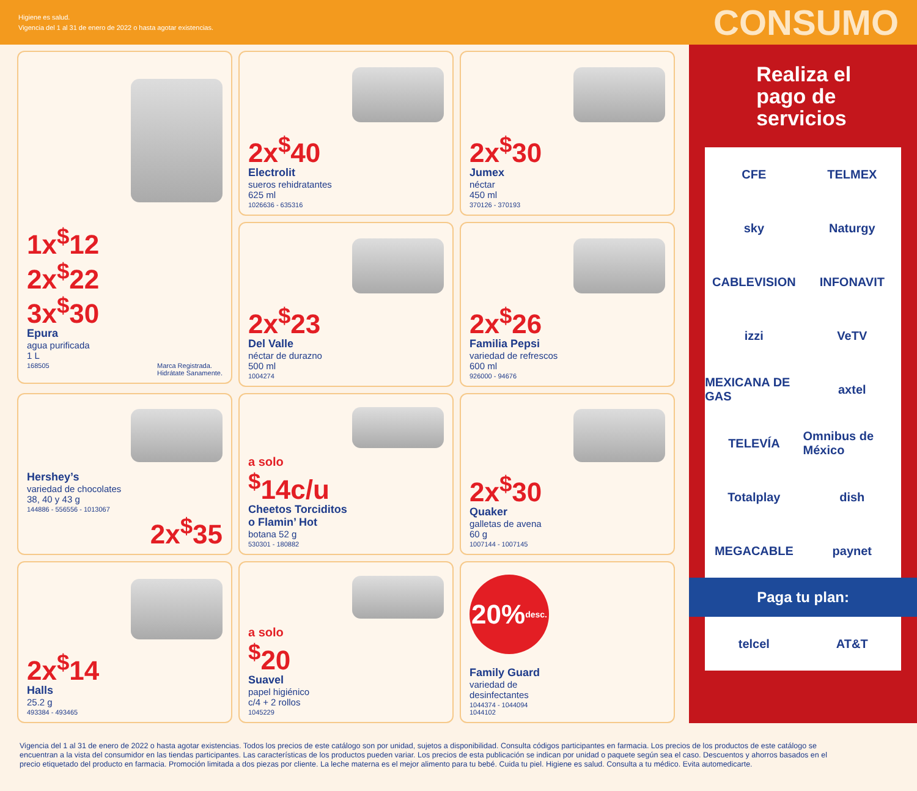Higiene es salud.
Vigencia del 1 al 31 de enero de 2022 o hasta agotar existencias.
CONSUMO
1x<sup>$</sup>12
2x<sup>$</sup>22
3x<sup>$</sup>30
Epura
agua purificada
1 L
168505 Marca Registrada.
Hidrátate Sanamente.
2x<sup>$</sup>40
Electrolit
sueros rehidratantes
625 ml
1026636 - 635316
2x<sup>$</sup>30
Jumex
néctar
450 ml
370126 - 370193
2x<sup>$</sup>23
Del Valle
néctar de durazno
500 ml
1004274
2x<sup>$</sup>26
Familia Pepsi
variedad de refrescos
600 ml
926000 - 94676
Hershey’s
variedad de chocolates
38, 40 y 43 g
144886 - 556556 - 1013067
2x<sup>$</sup>35
a solo
<sup>$</sup>14c/u
Cheetos Torciditos
o Flamin’ Hot
botana 52 g
530301 - 180882
2x<sup>$</sup>30
Quaker
galletas de avena
60 g
1007144 - 1007145
2x<sup>$</sup>14
Halls
25.2 g
493384 - 493465
a solo
<sup>$</sup>20
Suavel
papel higiénico
c/4 + 2 rollos
1045229
20% desc.
Family Guard
variedad de
desinfectantes
1044374 - 1044094
1044102
Realiza el pago de servicios
CFE
TELMEX
sky
Naturgy
CABLEVISION
INFONAVIT
izzi
VeTV
MEXICANA DE GAS
axtel
TELEVÍA
Omnibus de México
Totalplay
dish
MEGACABLE
paynet
Paga tu plan:
telcel
AT&T
Vigencia del 1 al 31 de enero de 2022 o hasta agotar existencias. Todos los precios de este catálogo son por unidad, sujetos a disponibilidad. Consulta códigos participantes en farmacia. Los precios de los productos de este catálogo se encuentran a la vista del consumidor en las tiendas participantes. Las características de los productos pueden variar. Los precios de esta publicación se indican por unidad o paquete según sea el caso. Descuentos y ahorros basados en el precio etiquetado del producto en farmacia. Promoción limitada a dos piezas por cliente. La leche materna es el mejor alimento para tu bebé. Cuida tu piel. Higiene es salud. Consulta a tu médico. Evita automedicarte.